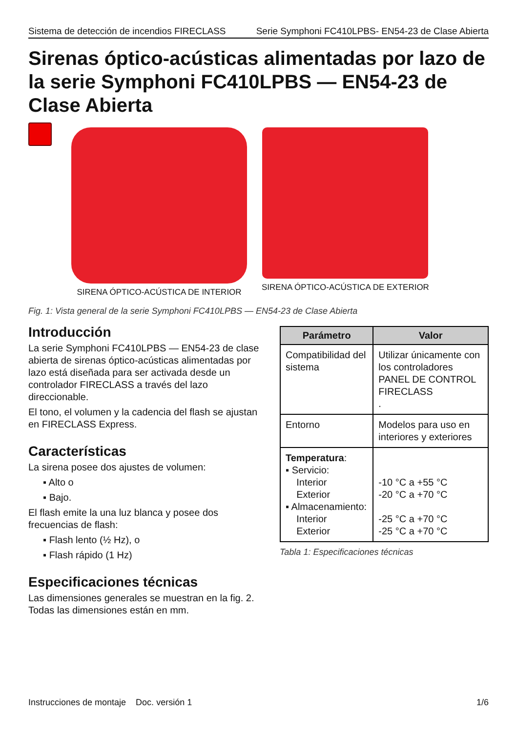Sistema de detección de incendios FIRECLASS Serie Symphoni FC410LPBS- EN54-23 de Clase Abierta
Sirenas óptico-acústicas alimentadas por lazo de la serie Symphoni FC410LPBS — EN54-23 de Clase Abierta
SIRENA ÓPTICO-ACÚSTICA DE INTERIOR
SIRENA ÓPTICO-ACÚSTICA DE EXTERIOR
Fig. 1: Vista general de la serie Symphoni FC410LPBS — EN54-23 de Clase Abierta
Introducción
La serie Symphoni FC410LPBS — EN54-23 de clase abierta de sirenas óptico-acústicas alimentadas por lazo está diseñada para ser activada desde un controlador FIRECLASS a través del lazo direccionable.
El tono, el volumen y la cadencia del flash se ajustan en FIRECLASS Express.
Características
La sirena posee dos ajustes de volumen:
▪ Alto o
▪ Bajo.
El flash emite la una luz blanca y posee dos frecuencias de flash:
▪ Flash lento (½ Hz), o
▪ Flash rápido (1 Hz)
Especificaciones técnicas
Las dimensiones generales se muestran en la fig. 2. Todas las dimensiones están en mm.
| Parámetro | Valor |
| --- | --- |
| Compatibilidad del sistema | Utilizar únicamente con los controladores PANEL DE CONTROL FIRECLASS . |
| Entorno | Modelos para uso en interiores y exteriores |
| Temperatura : ▪ Servicio: Interior Exterior ▪ Almacenamiento: Interior Exterior | -10 °C a +55 °C -20 °C a +70 °C -25 °C a +70 °C -25 °C a +70 °C |
Tabla 1: Especificaciones técnicas
Instrucciones de montaje Doc. versión 1 1/6